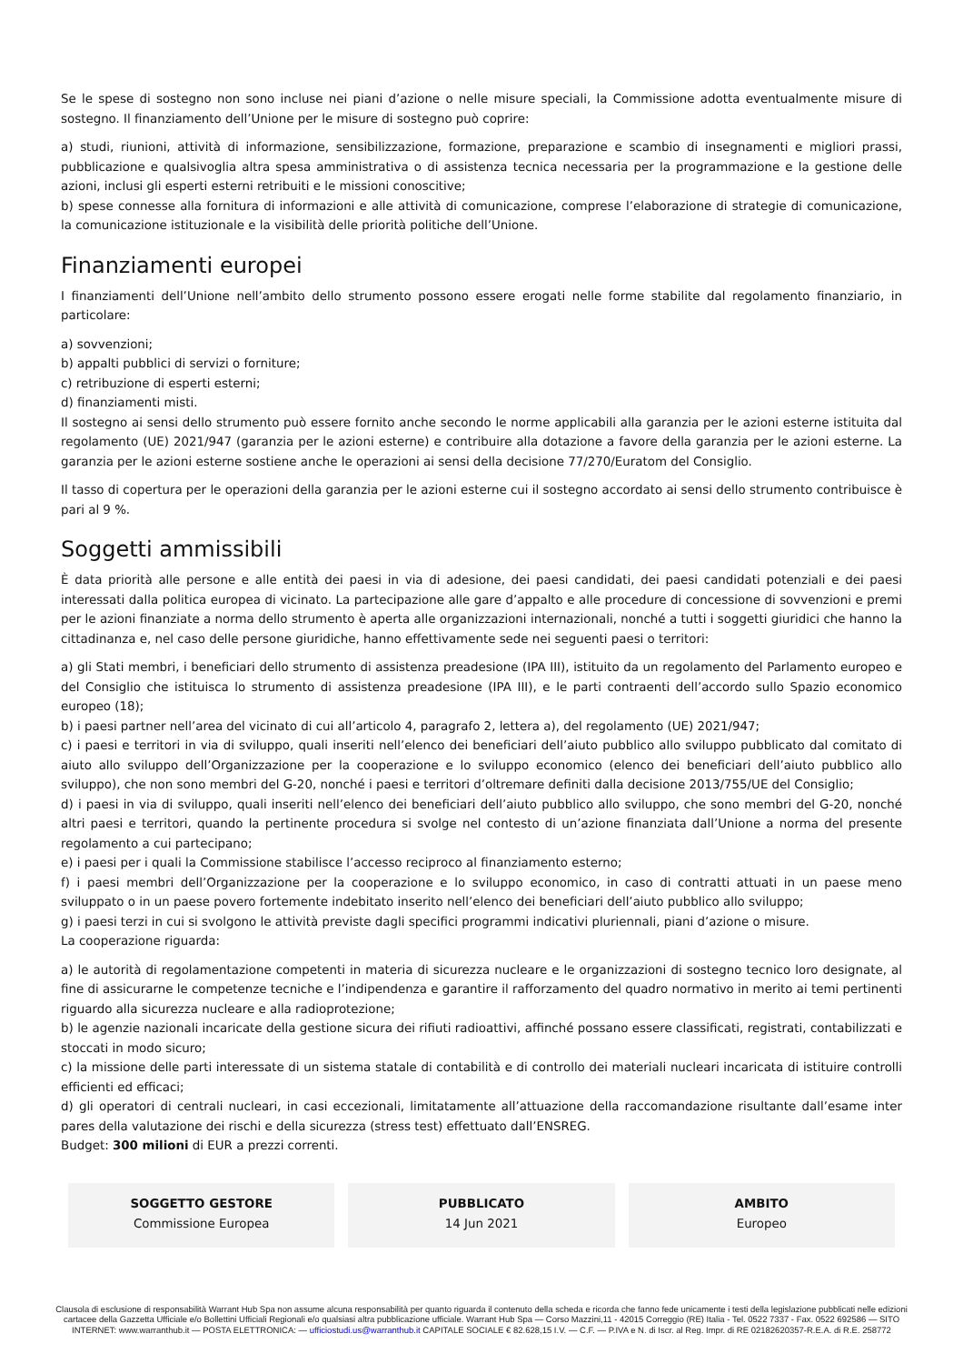Se le spese di sostegno non sono incluse nei piani d’azione o nelle misure speciali, la Commissione adotta eventualmente misure di sostegno. Il finanziamento dell’Unione per le misure di sostegno può coprire:
a) studi, riunioni, attività di informazione, sensibilizzazione, formazione, preparazione e scambio di insegnamenti e migliori prassi, pubblicazione e qualsivoglia altra spesa amministrativa o di assistenza tecnica necessaria per la programmazione e la gestione delle azioni, inclusi gli esperti esterni retribuiti e le missioni conoscitive;
b) spese connesse alla fornitura di informazioni e alle attività di comunicazione, comprese l’elaborazione di strategie di comunicazione, la comunicazione istituzionale e la visibilità delle priorità politiche dell’Unione.
Finanziamenti europei
I finanziamenti dell’Unione nell’ambito dello strumento possono essere erogati nelle forme stabilite dal regolamento finanziario, in particolare:
a) sovvenzioni;
b) appalti pubblici di servizi o forniture;
c) retribuzione di esperti esterni;
d) finanziamenti misti.
Il sostegno ai sensi dello strumento può essere fornito anche secondo le norme applicabili alla garanzia per le azioni esterne istituita dal regolamento (UE) 2021/947 (garanzia per le azioni esterne) e contribuire alla dotazione a favore della garanzia per le azioni esterne. La garanzia per le azioni esterne sostiene anche le operazioni ai sensi della decisione 77/270/Euratom del Consiglio.
Il tasso di copertura per le operazioni della garanzia per le azioni esterne cui il sostegno accordato ai sensi dello strumento contribuisce è pari al 9 %.
Soggetti ammissibili
È data priorità alle persone e alle entità dei paesi in via di adesione, dei paesi candidati, dei paesi candidati potenziali e dei paesi interessati dalla politica europea di vicinato. La partecipazione alle gare d’appalto e alle procedure di concessione di sovvenzioni e premi per le azioni finanziate a norma dello strumento è aperta alle organizzazioni internazionali, nonché a tutti i soggetti giuridici che hanno la cittadinanza e, nel caso delle persone giuridiche, hanno effettivamente sede nei seguenti paesi o territori:
a) gli Stati membri, i beneficiari dello strumento di assistenza preadesione (IPA III), istituito da un regolamento del Parlamento europeo e del Consiglio che istituisca lo strumento di assistenza preadesione (IPA III), e le parti contraenti dell’accordo sullo Spazio economico europeo (18);
b) i paesi partner nell’area del vicinato di cui all’articolo 4, paragrafo 2, lettera a), del regolamento (UE) 2021/947;
c) i paesi e territori in via di sviluppo, quali inseriti nell’elenco dei beneficiari dell’aiuto pubblico allo sviluppo pubblicato dal comitato di aiuto allo sviluppo dell’Organizzazione per la cooperazione e lo sviluppo economico (elenco dei beneficiari dell’aiuto pubblico allo sviluppo), che non sono membri del G-20, nonché i paesi e territori d’oltremare definiti dalla decisione 2013/755/UE del Consiglio;
d) i paesi in via di sviluppo, quali inseriti nell’elenco dei beneficiari dell’aiuto pubblico allo sviluppo, che sono membri del G-20, nonché altri paesi e territori, quando la pertinente procedura si svolge nel contesto di un’azione finanziata dall’Unione a norma del presente regolamento a cui partecipano;
e) i paesi per i quali la Commissione stabilisce l’accesso reciproco al finanziamento esterno;
f) i paesi membri dell’Organizzazione per la cooperazione e lo sviluppo economico, in caso di contratti attuati in un paese meno sviluppato o in un paese povero fortemente indebitato inserito nell’elenco dei beneficiari dell’aiuto pubblico allo sviluppo;
g) i paesi terzi in cui si svolgono le attività previste dagli specifici programmi indicativi pluriennali, piani d’azione o misure.
La cooperazione riguarda:
a) le autorità di regolamentazione competenti in materia di sicurezza nucleare e le organizzazioni di sostegno tecnico loro designate, al fine di assicurarne le competenze tecniche e l’indipendenza e garantire il rafforzamento del quadro normativo in merito ai temi pertinenti riguardo alla sicurezza nucleare e alla radioprotezione;
b) le agenzie nazionali incaricate della gestione sicura dei rifiuti radioattivi, affinché possano essere classificati, registrati, contabilizzati e stoccati in modo sicuro;
c) la missione delle parti interessate di un sistema statale di contabilità e di controllo dei materiali nucleari incaricata di istituire controlli efficienti ed efficaci;
d) gli operatori di centrali nucleari, in casi eccezionali, limitatamente all’attuazione della raccomandazione risultante dall’esame inter pares della valutazione dei rischi e della sicurezza (stress test) effettuato dall’ENSREG.
Budget: 300 milioni di EUR a prezzi correnti.
SOGGETTO GESTORE
Commissione Europea
PUBBLICATO
14 Jun 2021
AMBITO
Europeo
Clausola di esclusione di responsabilità Warrant Hub Spa non assume alcuna responsabilità per quanto riguarda il contenuto della scheda e ricorda che fanno fede unicamente i testi della legislazione pubblicati nelle edizioni cartacee della Gazzetta Ufficiale e/o Bollettini Ufficiali Regionali e/o qualsiasi altra pubblicazione ufficiale. Warrant Hub Spa — Corso Mazzini,11 - 42015 Correggio (RE) Italia - Tel. 0522 7337 - Fax. 0522 692586 — SITO INTERNET: www.warranthub.it — POSTA ELETTRONICA: — ufficiostudi.us@warranthub.it CAPITALE SOCIALE € 82.628,15 I.V. — C.F. — P.IVA e N. di Iscr. al Reg. Impr. di RE 02182620357-R.E.A. di R.E. 258772